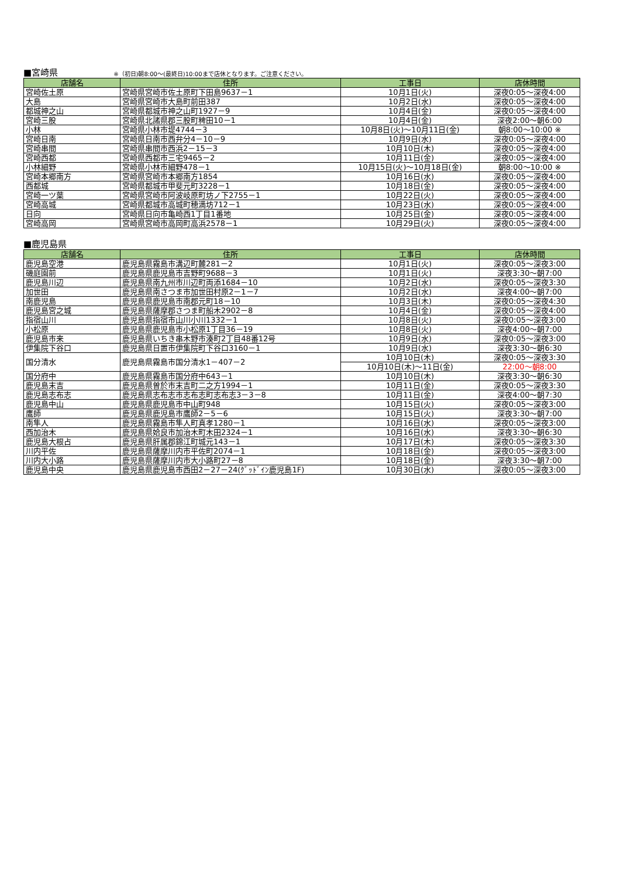■宮崎県 ※（初日)朝8:00～(最終日)10:00まで店休となります。ご注意ください。
| 店舗名 | 住所 | 工事日 | 店休時間 |
| --- | --- | --- | --- |
| 宮崎佐土原 | 宮崎県宮崎市佐土原町下田島9637－1 | 10月1日(火) | 深夜0:05～深夜4:00 |
| 大島 | 宮崎県宮崎市大島町前田387 | 10月2日(水) | 深夜0:05～深夜4:00 |
| 都城神之山 | 宮崎県都城市神之山町1927－9 | 10月4日(金) | 深夜0:05～深夜4:00 |
| 宮崎三股 | 宮崎県北諸県郡三股町稗田10－1 | 10月4日(金) | 深夜2:00～朝6:00 |
| 小林 | 宮崎県小林市堤4744－3 | 10月8日(火)～10月11日(金) | 朝8:00～10:00 ※ |
| 宮崎日南 | 宮崎県日南市西弁分4－10－9 | 10月9日(水) | 深夜0:05～深夜4:00 |
| 宮崎串間 | 宮崎県串間市西浜2－15－3 | 10月10日(木) | 深夜0:05～深夜4:00 |
| 宮崎西都 | 宮崎県西都市三宅9465－2 | 10月11日(金) | 深夜0:05～深夜4:00 |
| 小林細野 | 宮崎県小林市細野478－1 | 10月15日(火)～10月18日(金) | 朝8:00～10:00 ※ |
| 宮崎本郷南方 | 宮崎県宮崎市本郷南方1854 | 10月16日(水) | 深夜0:05～深夜4:00 |
| 西都城 | 宮崎県都城市甲斐元町3228－1 | 10月18日(金) | 深夜0:05～深夜4:00 |
| 宮崎一ツ葉 | 宮崎県宮崎市阿波岐原町坊ノ下2755－1 | 10月22日(火) | 深夜0:05～深夜4:00 |
| 宮崎高城 | 宮崎県都城市高城町穂満坊712－1 | 10月23日(水) | 深夜0:05～深夜4:00 |
| 日向 | 宮崎県日向市亀崎西1丁目1番地 | 10月25日(金) | 深夜0:05～深夜4:00 |
| 宮崎高岡 | 宮崎県宮崎市高岡町高浜2578－1 | 10月29日(火) | 深夜0:05～深夜4:00 |
■鹿児島県
| 店舗名 | 住所 | 工事日 | 店休時間 |
| --- | --- | --- | --- |
| 鹿児島空港 | 鹿児島県霧島市溝辺町麓281－2 | 10月1日(火) | 深夜0:05～深夜3:00 |
| 磯庭園前 | 鹿児島県鹿児島市吉野町9688－3 | 10月1日(火) | 深夜3:30～朝7:00 |
| 鹿児島川辺 | 鹿児島県南九州市川辺町両添1684－10 | 10月2日(水) | 深夜0:05～深夜3:30 |
| 加世田 | 鹿児島県南さつま市加世田村原2－1－7 | 10月2日(水) | 深夜4:00～朝7:00 |
| 南鹿児島 | 鹿児島県鹿児島市南郡元町18－10 | 10月3日(木) | 深夜0:05～深夜4:30 |
| 鹿児島宮之城 | 鹿児島県薩摩郡さつま町船木2902－8 | 10月4日(金) | 深夜0:05～深夜4:00 |
| 指宿山川 | 鹿児島県指宿市山川小川1332－1 | 10月8日(火) | 深夜0:05～深夜3:00 |
| 小松原 | 鹿児島県鹿児島市小松原1丁目36－19 | 10月8日(火) | 深夜4:00～朝7:00 |
| 鹿児島市来 | 鹿児島県いちき串木野市湊町2丁目48番12号 | 10月9日(水) | 深夜0:05～深夜3:00 |
| 伊集院下谷口 | 鹿児島県日置市伊集院町下谷口3160－1 | 10月9日(水) | 深夜3:30～朝6:30 |
| 国分清水 | 鹿児島県霧島市国分清水1－407－2 | 10月10日(木) | 深夜0:05～深夜3:30 |
| | | 10月10日(木)～11日(金) | 22:00～朝8:00 |
| 国分府中 | 鹿児島県霧島市国分府中643－1 | 10月10日(木) | 深夜3:30～朝6:30 |
| 鹿児島末吉 | 鹿児島県曽於市末吉町二之方1994－1 | 10月11日(金) | 深夜0:05～深夜3:30 |
| 鹿児島志布志 | 鹿児島県志布志市志布志町志布志3－3－8 | 10月11日(金) | 深夜4:00～朝7:30 |
| 鹿児島中山 | 鹿児島県鹿児島市中山町948 | 10月15日(火) | 深夜0:05～深夜3:00 |
| 鷹師 | 鹿児島県鹿児島市鷹師2－5－6 | 10月15日(火) | 深夜3:30～朝7:00 |
| 南隼人 | 鹿児島県霧島市隼人町真孝1280－1 | 10月16日(水) | 深夜0:05～深夜3:00 |
| 西加治木 | 鹿児島県姶良市加治木町木田2324－1 | 10月16日(水) | 深夜3:30～朝6:30 |
| 鹿児島大根占 | 鹿児島県肝属郡錦江町城元143－1 | 10月17日(木) | 深夜0:05～深夜3:30 |
| 川内平佐 | 鹿児島県薩摩川内市平佐町2074－1 | 10月18日(金) | 深夜0:05～深夜3:00 |
| 川内大小路 | 鹿児島県薩摩川内市大小路町27－8 | 10月18日(金) | 深夜3:30～朝7:00 |
| 鹿児島中央 | 鹿児島県鹿児島市西田2－27－24(ｸﾞｯﾄﾞｲﾝ鹿児島1F) | 10月30日(水) | 深夜0:05～深夜3:00 |